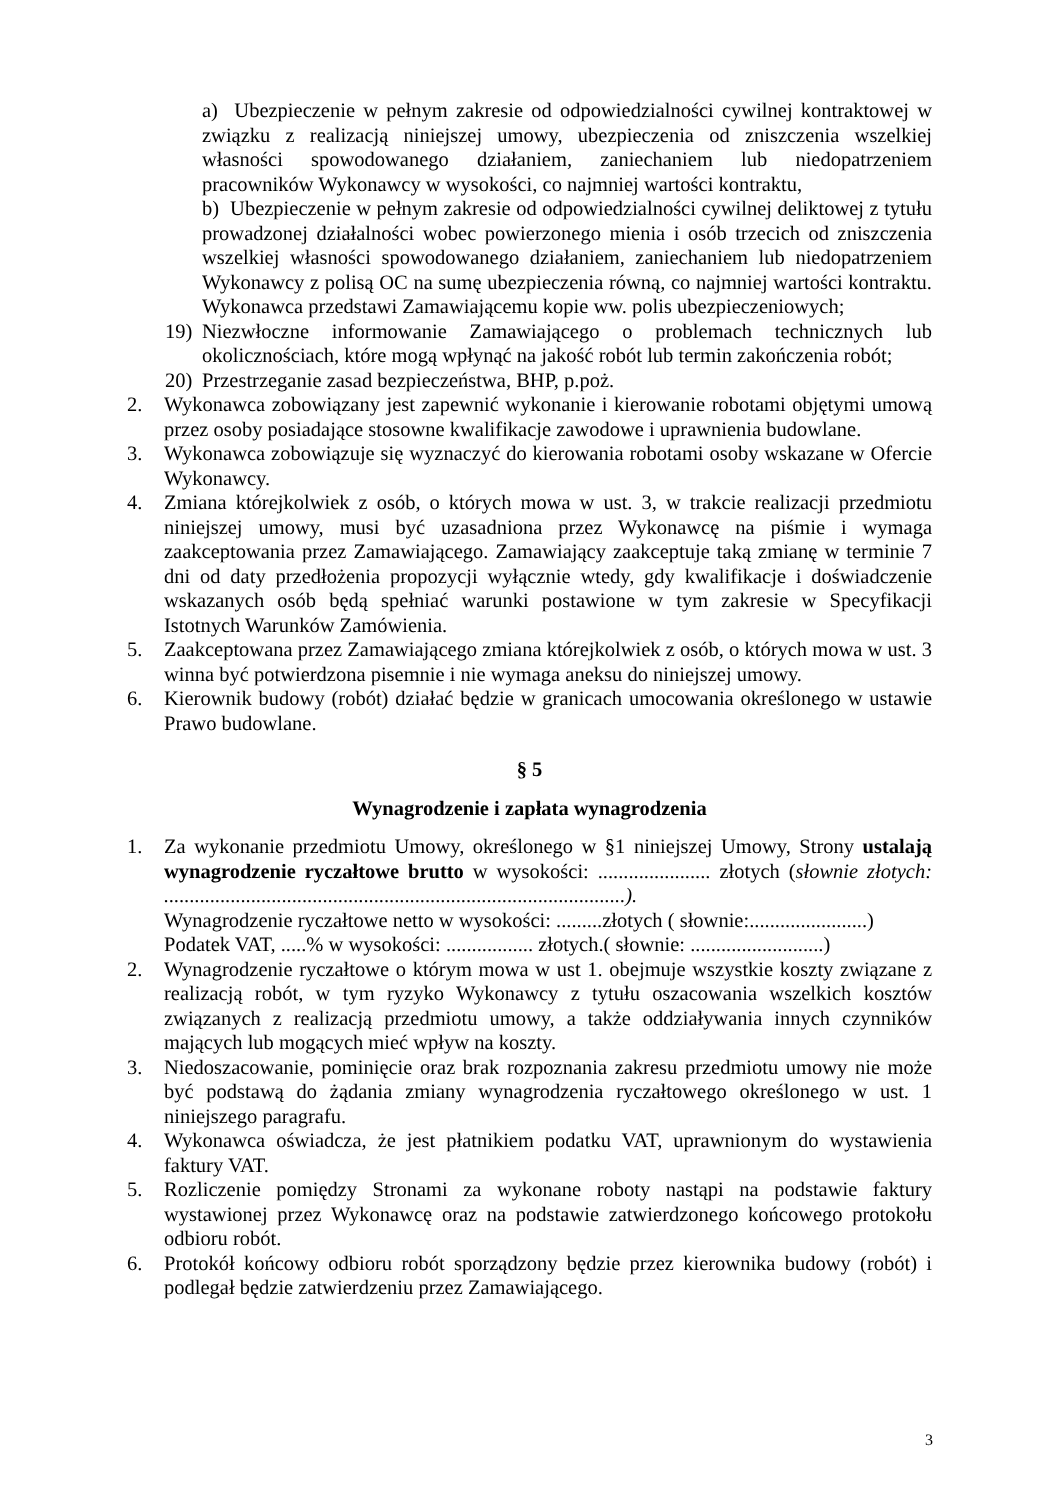a) Ubezpieczenie w pełnym zakresie od odpowiedzialności cywilnej kontraktowej w związku z realizacją niniejszej umowy, ubezpieczenia od zniszczenia wszelkiej własności spowodowanego działaniem, zaniechaniem lub niedopatrzeniem pracowników Wykonawcy w wysokości, co najmniej wartości kontraktu,
b) Ubezpieczenie w pełnym zakresie od odpowiedzialności cywilnej deliktowej z tytułu prowadzonej działalności wobec powierzonego mienia i osób trzecich od zniszczenia wszelkiej własności spowodowanego działaniem, zaniechaniem lub niedopatrzeniem Wykonawcy z polisą OC na sumę ubezpieczenia równą, co najmniej wartości kontraktu. Wykonawca przedstawi Zamawiającemu kopie ww. polis ubezpieczeniowych;
19) Niezwłoczne informowanie Zamawiającego o problemach technicznych lub okolicznościach, które mogą wpłynąć na jakość robót lub termin zakończenia robót;
20) Przestrzeganie zasad bezpieczeństwa, BHP, p.poż.
2. Wykonawca zobowiązany jest zapewnić wykonanie i kierowanie robotami objętymi umową przez osoby posiadające stosowne kwalifikacje zawodowe i uprawnienia budowlane.
3. Wykonawca zobowiązuje się wyznaczyć do kierowania robotami osoby wskazane w Ofercie Wykonawcy.
4. Zmiana którejkolwiek z osób, o których mowa w ust. 3, w trakcie realizacji przedmiotu niniejszej umowy, musi być uzasadniona przez Wykonawcę na piśmie i wymaga zaakceptowania przez Zamawiającego. Zamawiający zaakceptuje taką zmianę w terminie 7 dni od daty przedłożenia propozycji wyłącznie wtedy, gdy kwalifikacje i doświadczenie wskazanych osób będą spełniać warunki postawione w tym zakresie w Specyfikacji Istotnych Warunków Zamówienia.
5. Zaakceptowana przez Zamawiającego zmiana którejkolwiek z osób, o których mowa w ust. 3 winna być potwierdzona pisemnie i nie wymaga aneksu do niniejszej umowy.
6. Kierownik budowy (robót) działać będzie w granicach umocowania określonego w ustawie Prawo budowlane.
§ 5
Wynagrodzenie i zapłata wynagrodzenia
1. Za wykonanie przedmiotu Umowy, określonego w §1 niniejszej Umowy, Strony ustalają wynagrodzenie ryczałtowe brutto w wysokości: ...................... złotych (słownie złotych: ..........................................................................................).
Wynagrodzenie ryczałtowe netto w wysokości: .........złotych ( słownie:.......................)
Podatek VAT, .....% w wysokości: ................. złotych.( słownie: ..........................)
2. Wynagrodzenie ryczałtowe o którym mowa w ust 1. obejmuje wszystkie koszty związane z realizacją robót, w tym ryzyko Wykonawcy z tytułu oszacowania wszelkich kosztów związanych z realizacją przedmiotu umowy, a także oddziaływania innych czynników mających lub mogących mieć wpływ na koszty.
3. Niedoszacowanie, pominięcie oraz brak rozpoznania zakresu przedmiotu umowy nie może być podstawą do żądania zmiany wynagrodzenia ryczałtowego określonego w ust. 1 niniejszego paragrafu.
4. Wykonawca oświadcza, że jest płatnikiem podatku VAT, uprawnionym do wystawienia faktury VAT.
5. Rozliczenie pomiędzy Stronami za wykonane roboty nastąpi na podstawie faktury wystawionej przez Wykonawcę oraz na podstawie zatwierdzonego końcowego protokołu odbioru robót.
6. Protokół końcowy odbioru robót sporządzony będzie przez kierownika budowy (robót) i podlegał będzie zatwierdzeniu przez Zamawiającego.
3